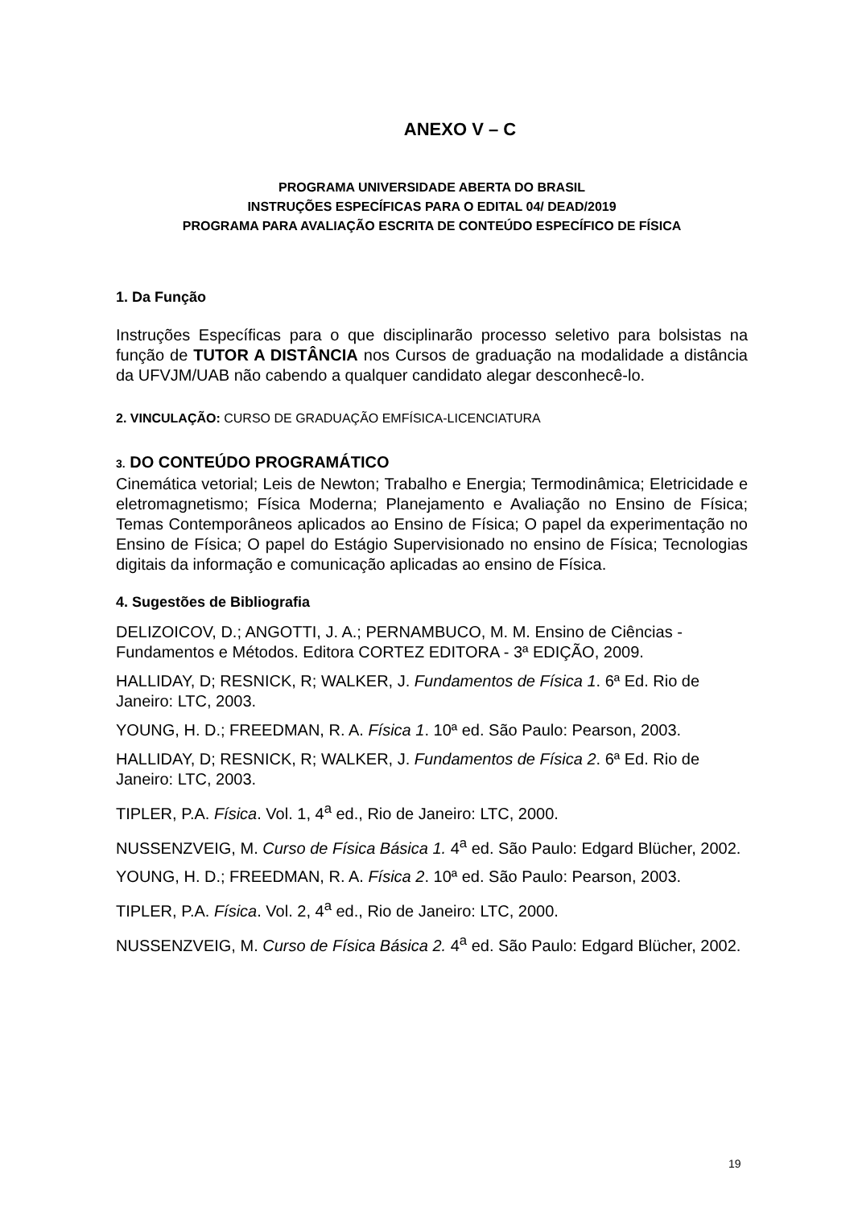ANEXO V – C
PROGRAMA UNIVERSIDADE ABERTA DO BRASIL
INSTRUÇÕES ESPECÍFICAS PARA O EDITAL 04/ DEAD/2019
PROGRAMA PARA AVALIAÇÃO ESCRITA DE CONTEÚDO ESPECÍFICO DE FÍSICA
1. Da Função
Instruções Específicas para o que disciplinarão processo seletivo para bolsistas na função de TUTOR A DISTÂNCIA nos Cursos de graduação na modalidade a distância da UFVJM/UAB não cabendo a qualquer candidato alegar desconhecê-lo.
2. VINCULAÇÃO: CURSO DE GRADUAÇÃO EMFÍSICA-LICENCIATURA
3. DO CONTEÚDO PROGRAMÁTICO
Cinemática vetorial; Leis de Newton; Trabalho e Energia; Termodinâmica; Eletricidade e eletromagnetismo; Física Moderna; Planejamento e Avaliação no Ensino de Física; Temas Contemporâneos aplicados ao Ensino de Física; O papel da experimentação no Ensino de Física; O papel do Estágio Supervisionado no ensino de Física; Tecnologias digitais da informação e comunicação aplicadas ao ensino de Física.
4. Sugestões de Bibliografia
DELIZOICOV, D.; ANGOTTI, J. A.; PERNAMBUCO, M. M. Ensino de Ciências - Fundamentos e Métodos. Editora CORTEZ EDITORA - 3ª EDIÇÃO, 2009.
HALLIDAY, D; RESNICK, R; WALKER, J. Fundamentos de Física 1. 6ª Ed. Rio de Janeiro: LTC, 2003.
YOUNG, H. D.; FREEDMAN, R. A. Física 1. 10ª ed. São Paulo: Pearson, 2003.
HALLIDAY, D; RESNICK, R; WALKER, J. Fundamentos de Física 2. 6ª Ed. Rio de Janeiro: LTC, 2003.
TIPLER, P.A. Física. Vol. 1, 4<sup>a</sup> ed., Rio de Janeiro: LTC, 2000.
NUSSENZVEIG, M. Curso de Física Básica 1. 4<sup>a</sup> ed. São Paulo: Edgard Blücher, 2002.
YOUNG, H. D.; FREEDMAN, R. A. Física 2. 10ª ed. São Paulo: Pearson, 2003.
TIPLER, P.A. Física. Vol. 2, 4<sup>a</sup> ed., Rio de Janeiro: LTC, 2000.
NUSSENZVEIG, M. Curso de Física Básica 2. 4<sup>a</sup> ed. São Paulo: Edgard Blücher, 2002.
19